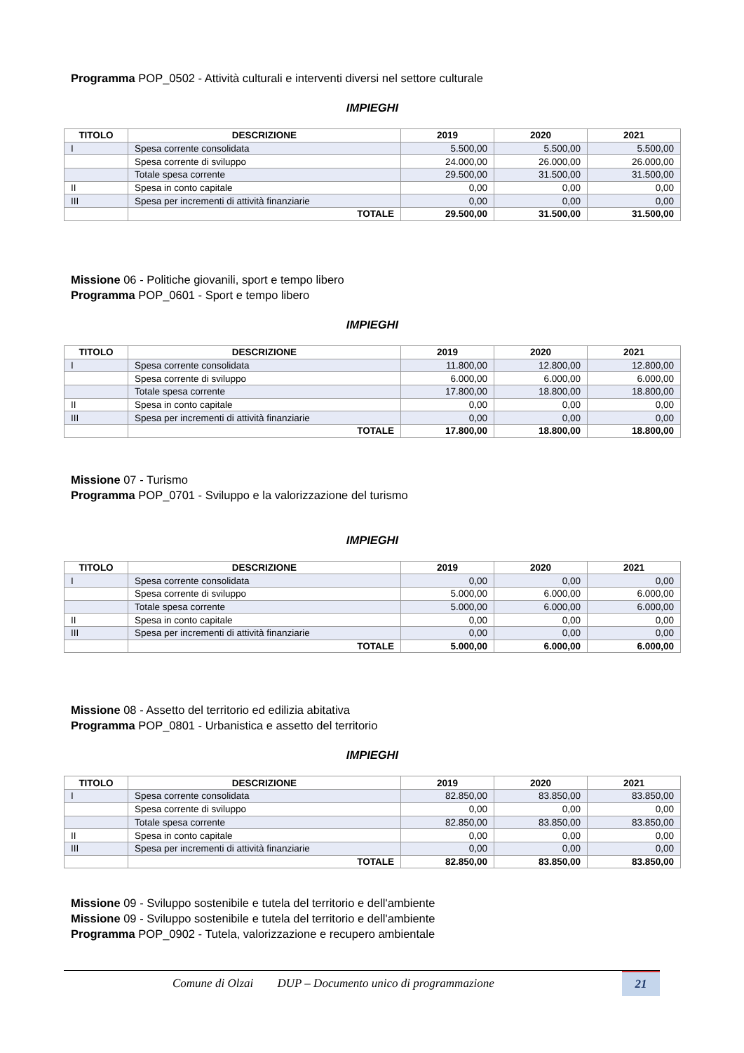Programma POP_0502 - Attività culturali e interventi diversi nel settore culturale
IMPIEGHI
| TITOLO | DESCRIZIONE | 2019 | 2020 | 2021 |
| --- | --- | --- | --- | --- |
| I | Spesa corrente consolidata | 5.500,00 | 5.500,00 | 5.500,00 |
| | Spesa corrente di sviluppo | 24.000,00 | 26.000,00 | 26.000,00 |
| | Totale spesa corrente | 29.500,00 | 31.500,00 | 31.500,00 |
| II | Spesa in conto capitale | 0,00 | 0,00 | 0,00 |
| III | Spesa per incrementi di attività finanziarie | 0,00 | 0,00 | 0,00 |
| | TOTALE | 29.500,00 | 31.500,00 | 31.500,00 |
Missione 06 - Politiche giovanili, sport e tempo libero
Programma POP_0601 - Sport e tempo libero
IMPIEGHI
| TITOLO | DESCRIZIONE | 2019 | 2020 | 2021 |
| --- | --- | --- | --- | --- |
| I | Spesa corrente consolidata | 11.800,00 | 12.800,00 | 12.800,00 |
| | Spesa corrente di sviluppo | 6.000,00 | 6.000,00 | 6.000,00 |
| | Totale spesa corrente | 17.800,00 | 18.800,00 | 18.800,00 |
| II | Spesa in conto capitale | 0,00 | 0,00 | 0,00 |
| III | Spesa per incrementi di attività finanziarie | 0,00 | 0,00 | 0,00 |
| | TOTALE | 17.800,00 | 18.800,00 | 18.800,00 |
Missione 07 - Turismo
Programma POP_0701 - Sviluppo e la valorizzazione del turismo
IMPIEGHI
| TITOLO | DESCRIZIONE | 2019 | 2020 | 2021 |
| --- | --- | --- | --- | --- |
| I | Spesa corrente consolidata | 0,00 | 0,00 | 0,00 |
| | Spesa corrente di sviluppo | 5.000,00 | 6.000,00 | 6.000,00 |
| | Totale spesa corrente | 5.000,00 | 6.000,00 | 6.000,00 |
| II | Spesa in conto capitale | 0,00 | 0,00 | 0,00 |
| III | Spesa per incrementi di attività finanziarie | 0,00 | 0,00 | 0,00 |
| | TOTALE | 5.000,00 | 6.000,00 | 6.000,00 |
Missione 08 - Assetto del territorio ed edilizia abitativa
Programma POP_0801 - Urbanistica e assetto del territorio
IMPIEGHI
| TITOLO | DESCRIZIONE | 2019 | 2020 | 2021 |
| --- | --- | --- | --- | --- |
| I | Spesa corrente consolidata | 82.850,00 | 83.850,00 | 83.850,00 |
| | Spesa corrente di sviluppo | 0,00 | 0,00 | 0,00 |
| | Totale spesa corrente | 82.850,00 | 83.850,00 | 83.850,00 |
| II | Spesa in conto capitale | 0,00 | 0,00 | 0,00 |
| III | Spesa per incrementi di attività finanziarie | 0,00 | 0,00 | 0,00 |
| | TOTALE | 82.850,00 | 83.850,00 | 83.850,00 |
Missione 09 - Sviluppo sostenibile e tutela del territorio e dell'ambiente
Missione 09 - Sviluppo sostenibile e tutela del territorio e dell'ambiente
Programma POP_0902 - Tutela, valorizzazione e recupero ambientale
Comune di Olzai DUP – Documento unico di programmazione
21